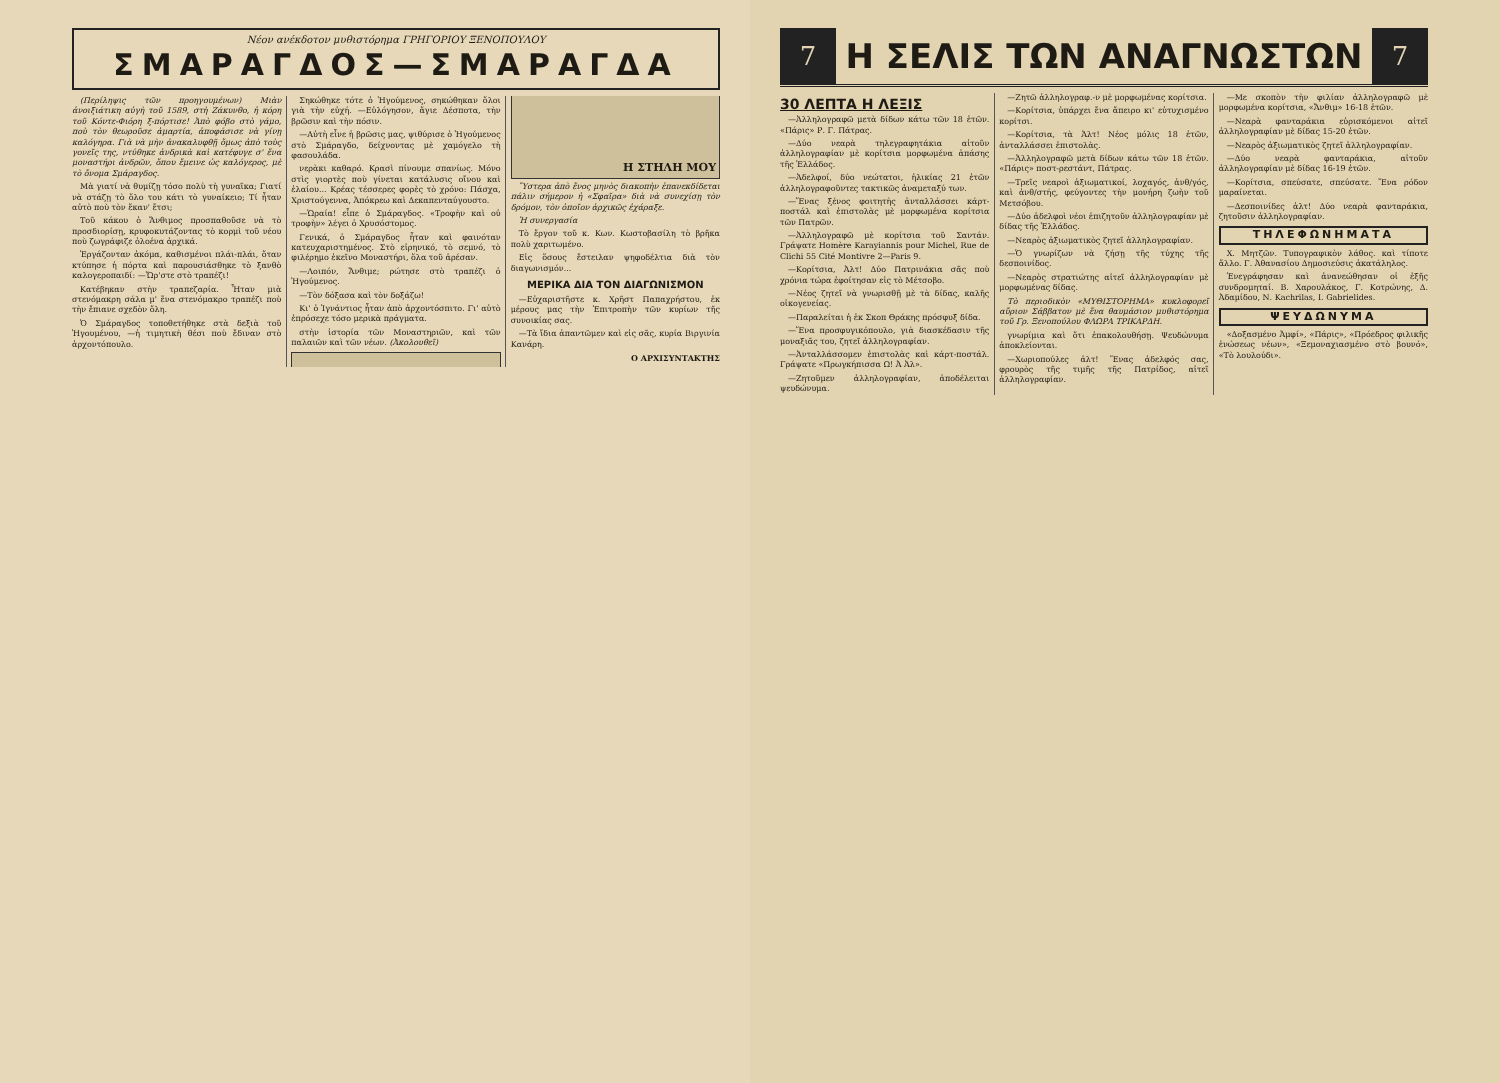Νέον ανέκδοτον μυθιστόρημα ΓΡΗΓΟΡΙΟΥ ΞΕΝΟΠΟΥΛΟΥ
ΣΜΑΡΑΓΔΟΣ—ΣΜΑΡΑΓΔΑ
(Περίληψις τῶν προηγουμένων) Μιὰν ἀνοιξιάτικη αὐγὴ τοῦ 1589, στὴ Ζάκυνθο, ἡ κόρη τοῦ Κόντε-Φιόρη ξ-πόρτισε! Ἀπὸ φόβο στὸ γάμο, ποὺ τὸν θεωροῦσε ἁμαρτία, ἀποφάσισε νὰ γίνῃ καλόγηρα. Γιὰ νὰ μὴν ἀνακαλυφθῇ ὅμως ἀπὸ τοὺς γονεῖς της, ντύθηκε ἀνδρικὰ καὶ κατέφυγε σ' ἕνα μοναστήρι ἀνδρῶν, ὅπου ἔμεινε ὡς καλόγερος, μὲ τὸ ὄνομα Σμάραγδος.
Μὰ γιατί νὰ θυμίζῃ τόσο πολὺ τὴ γυναῖκα; Γιατί νὰ στάζῃ τὸ ὅλο του κάτι τὸ γυναίκειο; Τί ἦταν αὐτὸ ποὺ τὸν ἔκαν' ἔτσι;
Τοῦ κάκου ὁ Ἄνθιμος προσπαθοῦσε νὰ τὸ προσδιορίσῃ, κρυφοκυτάζοντας τὸ κορμὶ τοῦ νέου ποὺ ζωγράφιζε ὁλοένα ἀρχικά.
Ἐργάζονταν ἀκόμα, καθισμένοι πλάι-πλάι, ὅταν κτύπησε ἡ πόρτα καὶ παρουσιάσθηκε τὸ ξανθὸ καλογεροπαιδί: —Ὥρ'στε στὸ τραπέζι!
Κατέβηκαν στὴν τραπεζαρία. Ἦταν μιὰ στενόμακρη σάλα μ' ἕνα στενόμακρο τραπέζι ποὺ τὴν ἔπιανε σχεδὸν ὅλη.
Ὁ Σμάραγδος τοποθετήθηκε στὰ δεξιὰ τοῦ Ἡγουμένου, —ἡ τιμητικὴ θέσι ποὺ ἔδιναν στὸ ἀρχοντόπουλο.
Σηκώθηκε τότε ὁ Ἡγούμενος, σηκώθηκαν ὅλοι γιὰ τὴν εὐχή. —Εὐλόγησον, ἅγιε Δέσποτα, τὴν βρῶσιν καὶ τὴν πόσιν.
—Αὐτὴ εἶνε ἡ βρῶσις μας, ψιθύρισε ὁ Ἡγούμενος στὸ Σμάραγδο, δείχνοντας μὲ χαμόγελο τὴ φασουλάδα.
νερὰκι καθαρό. Κρασὶ πίνουμε σπανίως. Μόνο στὶς γιορτὲς ποὺ γίνεται κατάλυσις οἴνου καὶ ἐλαίου... Κρέας τέσσερες φορὲς τὸ χρόνο: Πάσχα, Χριστούγεννα, Ἀπόκρεω καὶ Δεκαπενταύγουστο.
—Ὡραία! εἶπε ὁ Σμάραγδος. «Τροφὴν καὶ οὐ τροφὴν» λέγει ὁ Χρυσόστομος.
Γενικά, ὁ Σμάραγδος ἦταν καὶ φαινόταν κατευχαριστημένος. Στὸ εἰρηνικό, τὸ σεμνό, τὸ φιλέρημο ἐκεῖνο Μοναστήρι, ὅλα τοῦ ἀρέσαν.
—Λοιπόν, Ἄνθιμε; ρώτησε στὸ τραπέζι ὁ Ἡγούμενος.
—Τὸν δόξασα καὶ τὸν δοξάζω!
Κι' ὁ Ἰγνάντιος ἦταν ἀπὸ ἀρχοντόσπιτο. Γι' αὐτὸ ἐπρόσεχε τόσο μερικὰ πράγματα.
στὴν ἱστορία τῶν Μοναστηριῶν, καὶ τῶν παλαιῶν καὶ τῶν νέων. (Ἀκολουθεῖ)
Η ΣΤΗΛΗ ΜΟΥ
Ὕστερα ἀπὸ ἕνος μηνὸς διακοπὴν ἐπανεκδίδεται πάλιν σήμερον ἡ «Σφαῖρα» διὰ νὰ συνεχίσῃ τὸν δρόμον, τὸν ὁποῖον ἀρχικῶς ἐχάραξε.
Ἡ συνεργασία
Τὸ ἔργον τοῦ κ. Κων. Κωστοβασίλη τὸ βρῆκα πολὺ χαριτωμένο.
Εἰς ὅσους ἔστειλαν ψηφοδέλτια διὰ τὸν διαγωνισμόν...
ΜΕΡΙΚΑ ΔΙΑ ΤΟΝ ΔΙΑΓΩΝΙΣΜΟΝ
—Εὐχαριστῆστε κ. Χρῆστ Παπαχρήστου, ἐκ μέρους μας τὴν Ἐπιτροπὴν τῶν κυρίων τῆς συνοικίας σας.
—Τὰ ἴδια ἀπαντῶμεν καὶ εἰς σᾶς, κυρία Βιργινία Κανάρη.
Ο ΑΡΧΙΣΥΝΤΑΚΤΗΣ
7
Η ΣΕΛΙΣ ΤΩΝ ΑΝΑΓΝΩΣΤΩΝ
7
30 ΛΕΠΤΑ Η ΛΕΞΙΣ
—Ἀλληλογραφῶ μετὰ δίδων κάτω τῶν 18 ἐτῶν. «Πάρις» Ρ. Γ. Πάτρας.
—Δύο νεαρὰ τηλεγραφητάκια αἰτοῦν ἀλληλογραφίαν μὲ κορίτσια μορφωμένα ἁπάσης τῆς Ἑλλάδος.
—Ἀδελφοί, δύο νεώτατοι, ἡλικίας 21 ἐτῶν ἀλληλογραφοῦντες τακτικῶς ἀναμεταξύ των.
—Ἕνας ξένος φοιτητὴς ἀνταλλάσσει κάρτ-ποστάλ καὶ ἐπιστολὰς μὲ μορφωμένα κορίτσια τῶν Πατρῶν.
—Ἀλληλογραφῶ μὲ κορίτσια τοῦ Σαντάν. Γράψατε Homère Karayiannis pour Michel, Rue de Clichi 55 Cité Montivre 2—Paris 9.
—Κορίτσια, Ἀλτ! Δύο Πατρινάκια σᾶς ποὺ χρόνια τώρα ἐφοίτησαν εἰς τὸ Μέτσοβο.
—Νέος ζητεῖ νὰ γνωρισθῇ μὲ τὰ δίδας, καλῆς οἰκογενείας.
—Παραλείται ἡ ἐκ Σκοπ Θράκης πρόσφυξ δίδα.
—Ἕνα προσφυγικόπουλο, γιὰ διασκέδασιν τῆς μοναξιᾶς του, ζητεῖ ἀλληλογραφίαν.
—Ἀνταλλάσσομεν ἐπιστολὰς καὶ κάρτ-ποστάλ. Γράψατε «Πρωγκήπισσα Ω! Ἀ Ἀλ».
—Ζητοῦμεν ἀλληλογραφίαν, ἀποδέλειται ψευδώνυμα.
—Ζητῶ ἀλληλογραφ.-ν μὲ μορφωμένας κορίτσια.
—Κορίτσια, ὑπάρχει ἔνα ἄπειρο κι' εὐτυχισμένο κορίτσι.
—Κορίτσια, τὰ Ἀλτ! Νέος μόλις 18 ἐτῶν, ἀνταλλάσσει ἐπιστολὰς.
—Ἀλληλογραφῶ μετὰ δίδων κάτω τῶν 18 ἐτῶν. «Πάρις» ποστ-ρεστάντ, Πάτρας.
—Τρεῖς νεαροὶ ἀξιωματικοί, λοχαγός, ἀνθ/γός, καὶ ἀνθ/στής, φεύγοντες τὴν μονήρη ζωὴν τοῦ Μετσόβου.
—Δύο ἀδελφοὶ νέοι ἐπιζητοῦν ἀλληλογραφίαν μὲ δίδας τῆς Ἑλλάδος.
—Νεαρὸς ἀξιωματικὸς ζητεῖ ἀλληλογραφίαν.
—Ὁ γνωρίζων νὰ ζήσῃ τῆς τύχης τῆς δεσποινίδος.
—Νεαρὸς στρατιώτης αἰτεῖ ἀλληλογραφίαν μὲ μορφωμένας δίδας.
Τὸ περιοδικὸν «ΜΥΘΙΣΤΟΡΗΜΑ» κυκλοφορεῖ αὔριον Σάββατον μὲ ἕνα θαυμάσιον μυθιστόρημα τοῦ Γρ. Ξενοπούλου ΦΛΩΡΑ ΤΡΙΚΑΡΔΗ.
γνωρίμια καὶ ὅτι ἐπακολουθήσῃ. Ψευδώνυμα ἀποκλείονται.
—Χωριοπούλες ἀλτ! Ἕνας ἀδελφός σας, φρουρὸς τῆς τιμῆς τῆς Πατρίδος, αἰτεῖ ἀλληλογραφίαν.
—Με σκοπὸν τὴν φιλίαν ἀλληλογραφῶ μὲ μορφωμένα κορίτσια, «Ἄνθιμ» 16-18 ἐτῶν.
—Νεαρὰ φανταράκια εὑρισκόμενοι αἰτεῖ ἀλληλογραφίαν μὲ δίδας 15-20 ἐτῶν.
—Νεαρὸς ἀξιωματικὸς ζητεῖ ἀλληλογραφίαν.
—Δύο νεαρὰ φανταράκια, αἰτοῦν ἀλληλογραφίαν μὲ δίδας 16-19 ἐτῶν.
—Κορίτσια, σπεύσατε, σπεύσατε. Ἕνα ρόδον μαραίνεται.
—Δεσποινίδες ἀλτ! Δύο νεαρὰ φανταράκια, ζητοῦσιν ἀλληλογραφίαν.
ΤΗΛΕΦΩΝΗΜΑΤΑ
Χ. Μητζῶν. Τυπογραφικὸν λάθος. καὶ τίποτε ἄλλο. Γ. Ἀθανασίου Δημοσιεύσις ἀκατάληλος.
Ἐνεγράφησαν καὶ ἀνανεώθησαν οἱ ἑξῆς συνδρομηταί. Β. Χαρουλάκος, Γ. Κοτρώνης, Δ. Ἀδαμίδου, Ν. Kachrilas, Ι. Gabrielides.
ΨΕΥΔΩΝΥΜΑ
«Δοξασμένο Ἀμφί», «Πάρις», «Πρόεδρος φιλικῆς ἐνώσεως νέων», «Ξεμοναχιασμένο στὸ βουνό», «Τὸ λουλούδι».